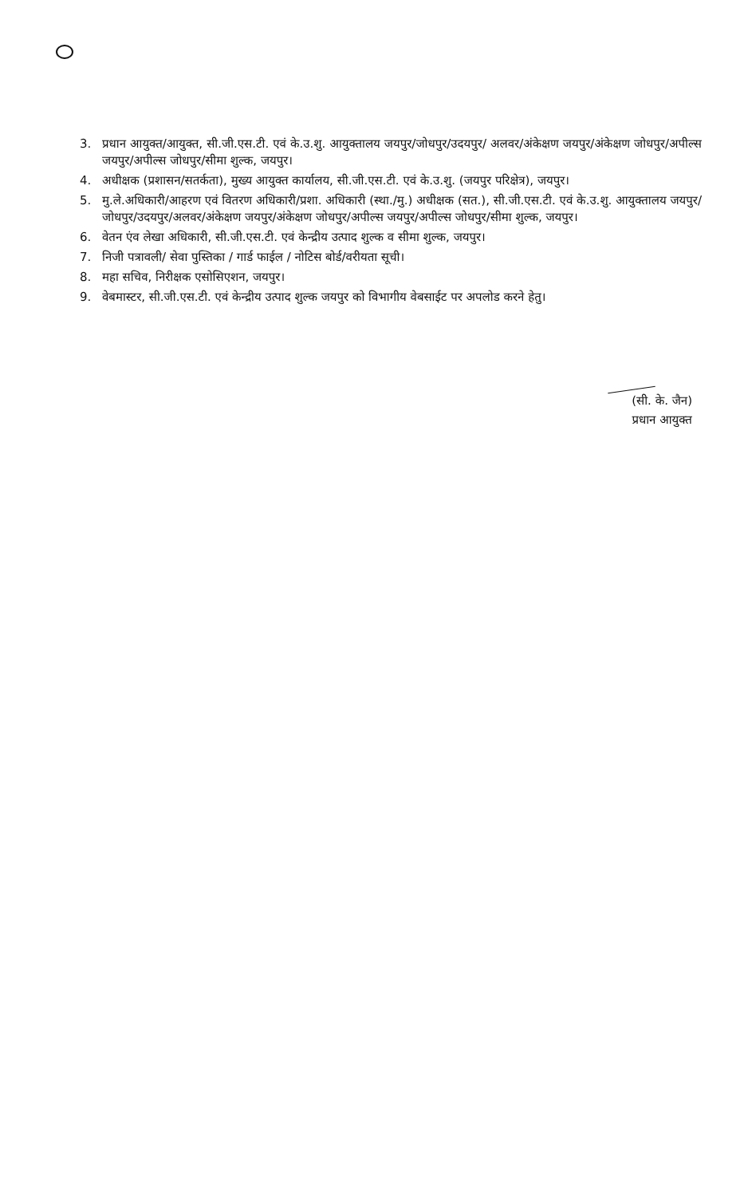3. प्रधान आयुक्त/आयुक्त, सी.जी.एस.टी. एवं के.उ.शु. आयुक्तालय जयपुर/जोधपुर/उदयपुर/ अलवर/अंकेक्षण जयपुर/अंकेक्षण जोधपुर/अपील्स जयपुर/अपील्स जोधपुर/सीमा शुल्क, जयपुर।
4. अधीक्षक (प्रशासन/सतर्कता), मुख्य आयुक्त कार्यालय, सी.जी.एस.टी. एवं के.उ.शु. (जयपुर परिक्षेत्र), जयपुर।
5. मु.ले.अधिकारी/आहरण एवं वितरण अधिकारी/प्रशा. अधिकारी (स्था./मु.) अधीक्षक (सत.), सी.जी.एस.टी. एवं के.उ.शु. आयुक्तालय जयपुर/जोधपुर/उदयपुर/अलवर/अंकेक्षण जयपुर/अंकेक्षण जोधपुर/अपील्स जयपुर/अपील्स जोधपुर/सीमा शुल्क, जयपुर।
6. वेतन एंव लेखा अधिकारी, सी.जी.एस.टी. एवं केन्द्रीय उत्पाद शुल्क व सीमा शुल्क, जयपुर।
7. निजी पत्रावली/ सेवा पुस्तिका / गार्ड फाईल / नोटिस बोर्ड/वरीयता सूची।
8. महा सचिव, निरीक्षक एसोसिएशन, जयपुर।
9. वेबमास्टर, सी.जी.एस.टी. एवं केन्द्रीय उत्पाद शुल्क जयपुर को विभागीय वेबसाईट पर अपलोड करने हेतु।
(सी. के. जैन)
प्रधान आयुक्त